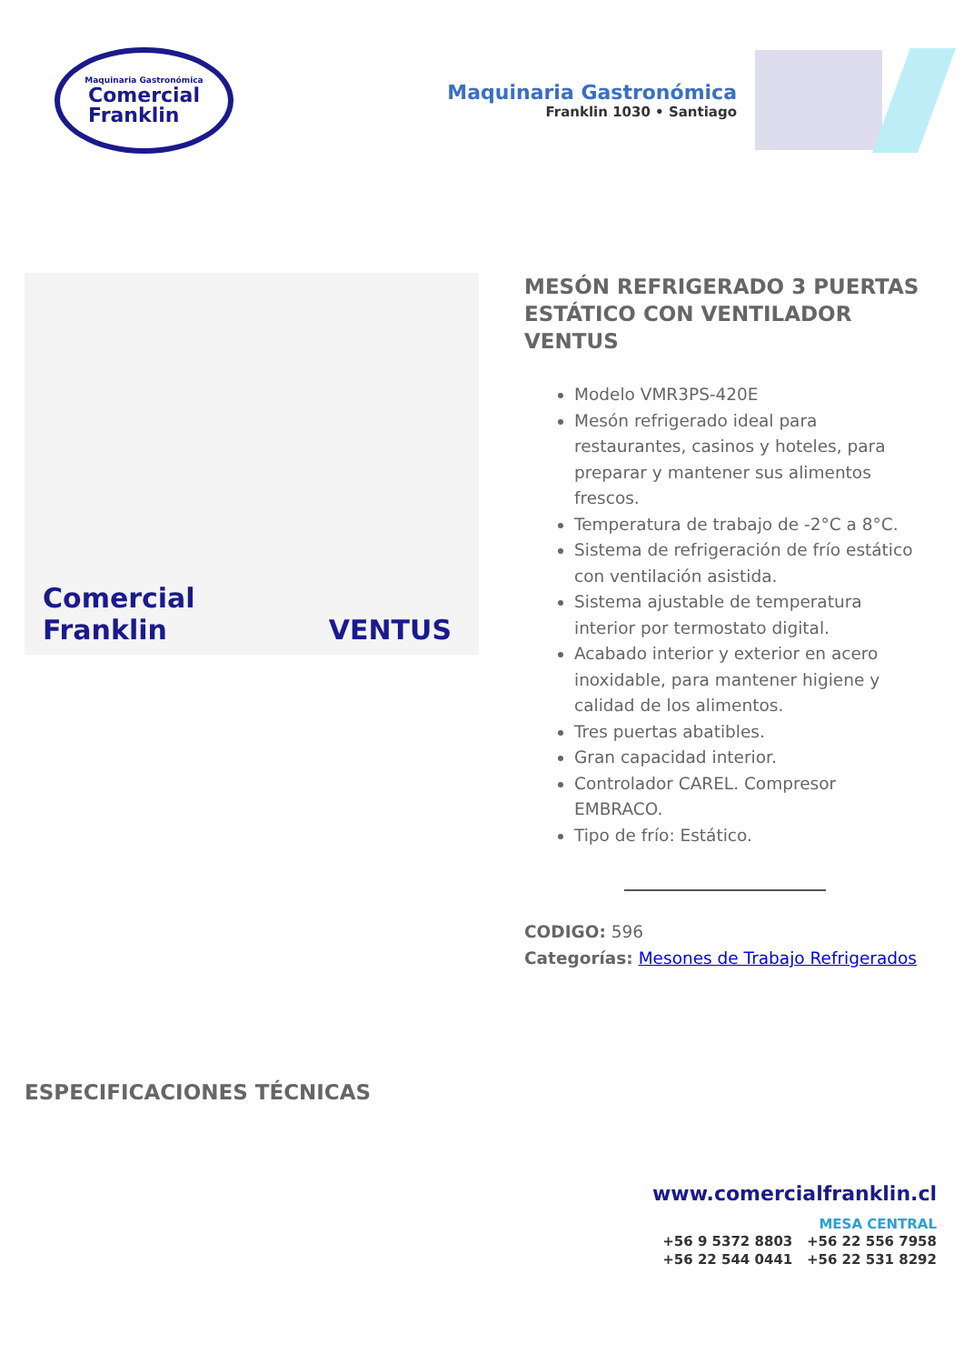Maquinaria Gastronómica
Comercial
Franklin
Maquinaria Gastronómica
Franklin 1030 • Santiago
Comercial Franklin VENTUS
MESÓN REFRIGERADO 3 PUERTAS ESTÁTICO CON VENTILADOR VENTUS
Modelo VMR3PS-420E
Mesón refrigerado ideal para restaurantes, casinos y hoteles, para preparar y mantener sus alimentos frescos.
Temperatura de trabajo de -2°C a 8°C.
Sistema de refrigeración de frío estático con ventilación asistida.
Sistema ajustable de temperatura interior por termostato digital.
Acabado interior y exterior en acero inoxidable, para mantener higiene y calidad de los alimentos.
Tres puertas abatibles.
Gran capacidad interior.
Controlador CAREL. Compresor EMBRACO.
Tipo de frío: Estático.
CODIGO: 596
Categorías: Mesones de Trabajo Refrigerados
ESPECIFICACIONES TÉCNICAS
www.comercialfranklin.cl
MESA CENTRAL
+56 9 5372 8803 +56 22 556 7958
+56 22 544 0441 +56 22 531 8292